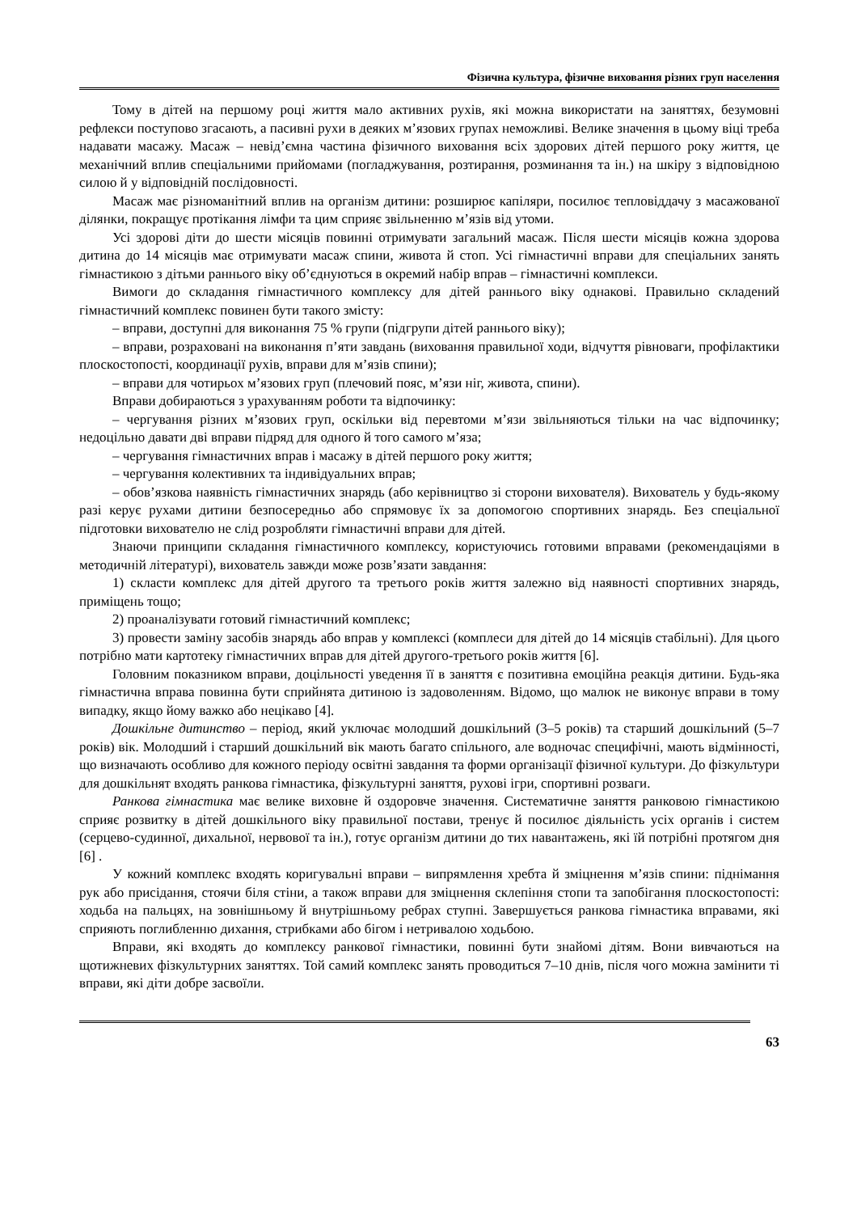Фізична культура, фізичне виховання різних груп населення
Тому в дітей на першому році життя мало активних рухів, які можна використати на заняттях, безумовні рефлекси поступово згасають, а пасивні рухи в деяких м’язових групах неможливі. Велике значення в цьому віці треба надавати масажу. Масаж – невід’ємна частина фізичного виховання всіх здорових дітей першого року життя, це механічний вплив спеціальними прийомами (погладжування, розтирання, розминання та ін.) на шкіру з відповідною силою й у відповідній послідовності.
Масаж має різноманітний вплив на організм дитини: розширює капіляри, посилює тепловіддачу з масажованої ділянки, покращує протікання лімфи та цим сприяє звільненню м’язів від утоми.
Усі здорові діти до шести місяців повинні отримувати загальний масаж. Після шести місяців кожна здорова дитина до 14 місяців має отримувати масаж спини, живота й стоп. Усі гімнастичні вправи для спеціальних занять гімнастикою з дітьми раннього віку об’єднуються в окремий набір вправ – гімнастичні комплекси.
Вимоги до складання гімнастичного комплексу для дітей раннього віку однакові. Правильно складений гімнастичний комплекс повинен бути такого змісту:
– вправи, доступні для виконання 75 % групи (підгрупи дітей раннього віку);
– вправи, розраховані на виконання п’яти завдань (виховання правильної ходи, відчуття рівноваги, профілактики плоскостопості, координації рухів, вправи для м’язів спини);
– вправи для чотирьох м’язових груп (плечовий пояс, м’язи ніг, живота, спини).
Вправи добираються з урахуванням роботи та відпочинку:
– чергування різних м’язових груп, оскільки від перевтоми м’язи звільняються тільки на час відпочинку; недоцільно давати дві вправи підряд для одного й того самого м’яза;
– чергування гімнастичних вправ і масажу в дітей першого року життя;
– чергування колективних та індивідуальних вправ;
– обов’язкова наявність гімнастичних знарядь (або керівництво зі сторони вихователя). Вихователь у будь-якому разі керує рухами дитини безпосередньо або спрямовує їх за допомогою спортивних знарядь. Без спеціальної підготовки вихователю не слід розробляти гімнастичні вправи для дітей.
Знаючи принципи складання гімнастичного комплексу, користуючись готовими вправами (рекомендаціями в методичній літературі), вихователь завжди може розв’язати завдання:
1) скласти комплекс для дітей другого та третього років життя залежно від наявності спортивних знарядь, приміщень тощо;
2) проаналізувати готовий гімнастичний комплекс;
3) провести заміну засобів знарядь або вправ у комплексі (комплеси для дітей до 14 місяців стабільні). Для цього потрібно мати картотеку гімнастичних вправ для дітей другого-третього років життя [6].
Головним показником вправи, доцільності уведення її в заняття є позитивна емоційна реакція дитини. Будь-яка гімнастична вправа повинна бути сприйнята дитиною із задоволенням. Відомо, що малюк не виконує вправи в тому випадку, якщо йому важко або нецікаво [4].
Дошкільне дитинство – період, який уключає молодший дошкільний (3–5 років) та старший дошкільний (5–7 років) вік. Молодший і старший дошкільний вік мають багато спільного, але водночас специфічні, мають відмінності, що визначають особливо для кожного періоду освітні завдання та форми організації фізичної культури. До фізкультури для дошкільнят входять ранкова гімнастика, фізкультурні заняття, рухові ігри, спортивні розваги.
Ранкова гімнастика має велике виховне й оздоровче значення. Систематичне заняття ранковою гімнастикою сприяє розвитку в дітей дошкільного віку правильної постави, тренує й посилює діяльність усіх органів і систем (серцево-судинної, дихальної, нервової та ін.), готує організм дитини до тих навантажень, які їй потрібні протягом дня [6] .
У кожний комплекс входять коригувальні вправи – випрямлення хребта й зміцнення м’язів спини: піднімання рук або присідання, стоячи біля стіни, а також вправи для зміцнення склепіння стопи та запобігання плоскостопості: ходьба на пальцях, на зовнішньому й внутрішньому ребрах ступні. Завершується ранкова гімнастика вправами, які сприяють поглибленню дихання, стрибками або бігом і нетривалою ходьбою.
Вправи, які входять до комплексу ранкової гімнастики, повинні бути знайомі дітям. Вони вивчаються на щотижневих фізкультурних заняттях. Той самий комплекс занять проводиться 7–10 днів, після чого можна замінити ті вправи, які діти добре засвоїли.
63